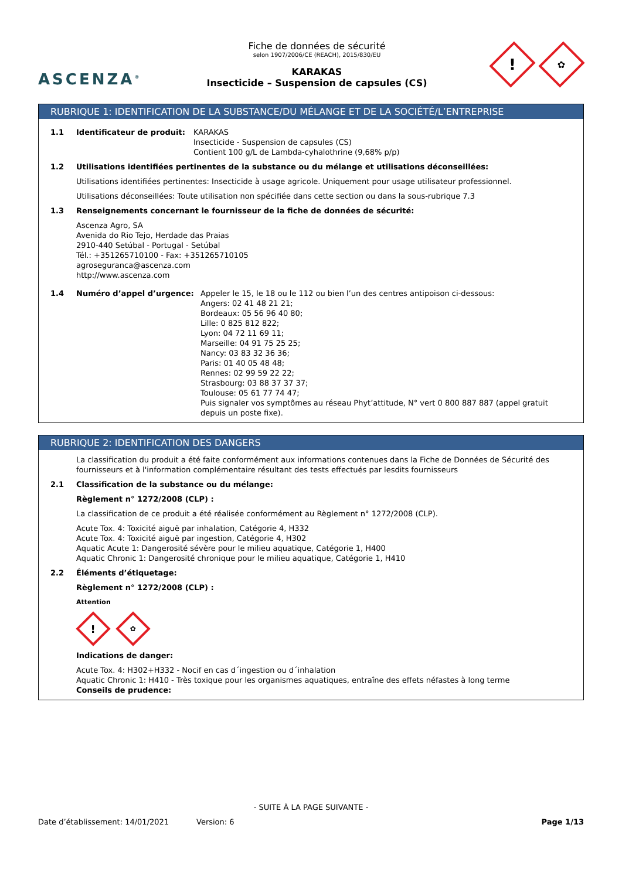ASCENZA<sup>®</sup>
Fiche de données de sécurité
selon 1907/2006/CE (REACH), 2015/830/EU
KARAKAS
Insecticide – Suspension de capsules (CS)
!
✿
RUBRIQUE 1: IDENTIFICATION DE LA SUBSTANCE/DU MÉLANGE ET DE LA SOCIÉTÉ/L’ENTREPRISE
1.1 Identificateur de produit:
KARAKAS
Insecticide - Suspension de capsules (CS)
Contient 100 g/L de Lambda-cyhalothrine (9,68% p/p)
1.2 Utilisations identifiées pertinentes de la substance ou du mélange et utilisations déconseillées:
Utilisations identifiées pertinentes: Insecticide à usage agricole. Uniquement pour usage utilisateur professionnel.
Utilisations déconseillées: Toute utilisation non spécifiée dans cette section ou dans la sous-rubrique 7.3
1.3 Renseignements concernant le fournisseur de la fiche de données de sécurité:
Ascenza Agro, SA
Avenida do Rio Tejo, Herdade das Praias
2910-440 Setúbal - Portugal - Setúbal
Tél.: +351265710100 - Fax: +351265710105
agroseguranca@ascenza.com
http://www.ascenza.com
1.4 Numéro d’appel d’urgence: Appeler le 15, le 18 ou le 112 ou bien l’un des centres antipoison ci-dessous:
Angers: 02 41 48 21 21;
Bordeaux: 05 56 96 40 80;
Lille: 0 825 812 822;
Lyon: 04 72 11 69 11;
Marseille: 04 91 75 25 25;
Nancy: 03 83 32 36 36;
Paris: 01 40 05 48 48;
Rennes: 02 99 59 22 22;
Strasbourg: 03 88 37 37 37;
Toulouse: 05 61 77 74 47;
Puis signaler vos symptômes au réseau Phyt’attitude, N° vert 0 800 887 887 (appel gratuit depuis un poste fixe).
RUBRIQUE 2: IDENTIFICATION DES DANGERS
La classification du produit a été faite conformément aux informations contenues dans la Fiche de Données de Sécurité des fournisseurs et à l'information complémentaire résultant des tests effectués par lesdits fournisseurs
2.1 Classification de la substance ou du mélange:
Règlement n° 1272/2008 (CLP) :
La classification de ce produit a été réalisée conformément au Règlement n° 1272/2008 (CLP).
Acute Tox. 4: Toxicité aiguë par inhalation, Catégorie 4, H332
Acute Tox. 4: Toxicité aiguë par ingestion, Catégorie 4, H302
Aquatic Acute 1: Dangerosité sévère pour le milieu aquatique, Catégorie 1, H400
Aquatic Chronic 1: Dangerosité chronique pour le milieu aquatique, Catégorie 1, H410
2.2 Éléments d’étiquetage:
Règlement n° 1272/2008 (CLP) :
Attention
!
✿
Indications de danger:
Acute Tox. 4: H302+H332 - Nocif en cas d´ingestion ou d´inhalation
Aquatic Chronic 1: H410 - Très toxique pour les organismes aquatiques, entraîne des effets néfastes à long terme
Conseils de prudence:
- SUITE À LA PAGE SUIVANTE -
Date d’établissement: 14/01/2021 Version: 6 Page 1/13